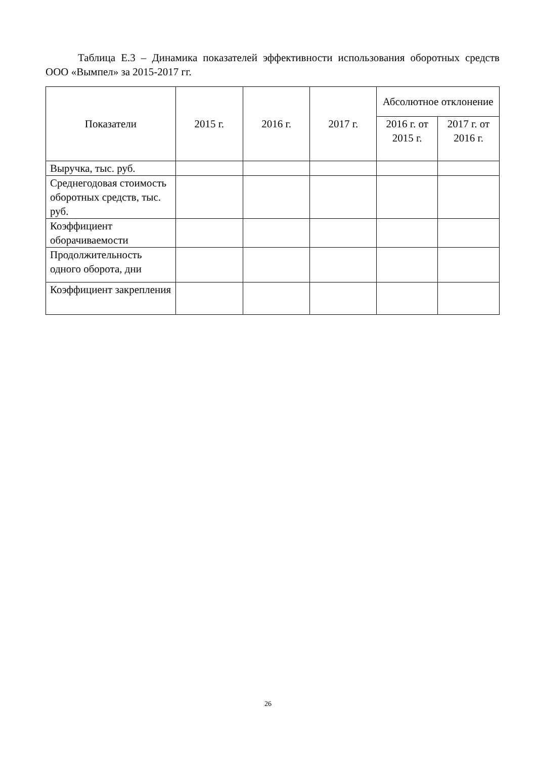Таблица Е.3 – Динамика показателей эффективности использования оборотных средств ООО «Вымпел» за 2015-2017 гг.
| Показатели | 2015 г. | 2016 г. | 2017 г. | Абсолютное отклонение | |
| --- | --- | --- | --- | --- | --- |
| | | | | 2016 г. от 2015 г. | 2017 г. от 2016 г. |
| Выручка, тыс. руб. | | | | | |
| Среднегодовая стоимость оборотных средств, тыс. руб. | | | | | |
| Коэффициент оборачиваемости | | | | | |
| Продолжительность одного оборота, дни | | | | | |
| Коэффициент закрепления | | | | | |
26